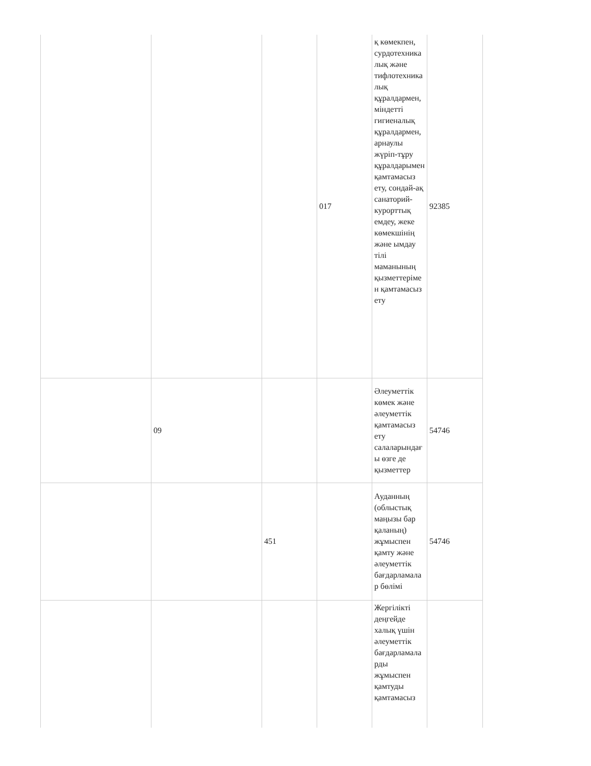| | | | 017 | қ көмекпен, сурдотехникалық және тифлотехникалық құралдармен, міндетті гигиеналық құралдармен, арнаулы жүріп-тұру құралдарымен қамтамасыз ету, сондай-ақ санаторий-курорттық емдеу, жеке көмекшінің және ымдау тілі маманының қызметтерімен қамтамасыз ету | 92385 |
| | 09 | | | Әлеуметтік көмек және әлеуметтік қамтамасыз ету салаларындағы өзге де қызметтер | 54746 |
| | | 451 | | Ауданның (облыстық маңызы бар қаланың) жұмыспен қамту және әлеуметтік бағдарламалар бөлімі | 54746 |
| | | | | Жергілікті деңгейде халық үшін әлеуметтік бағдарламаларды жұмыспен қамтуды қамтамасыз | |